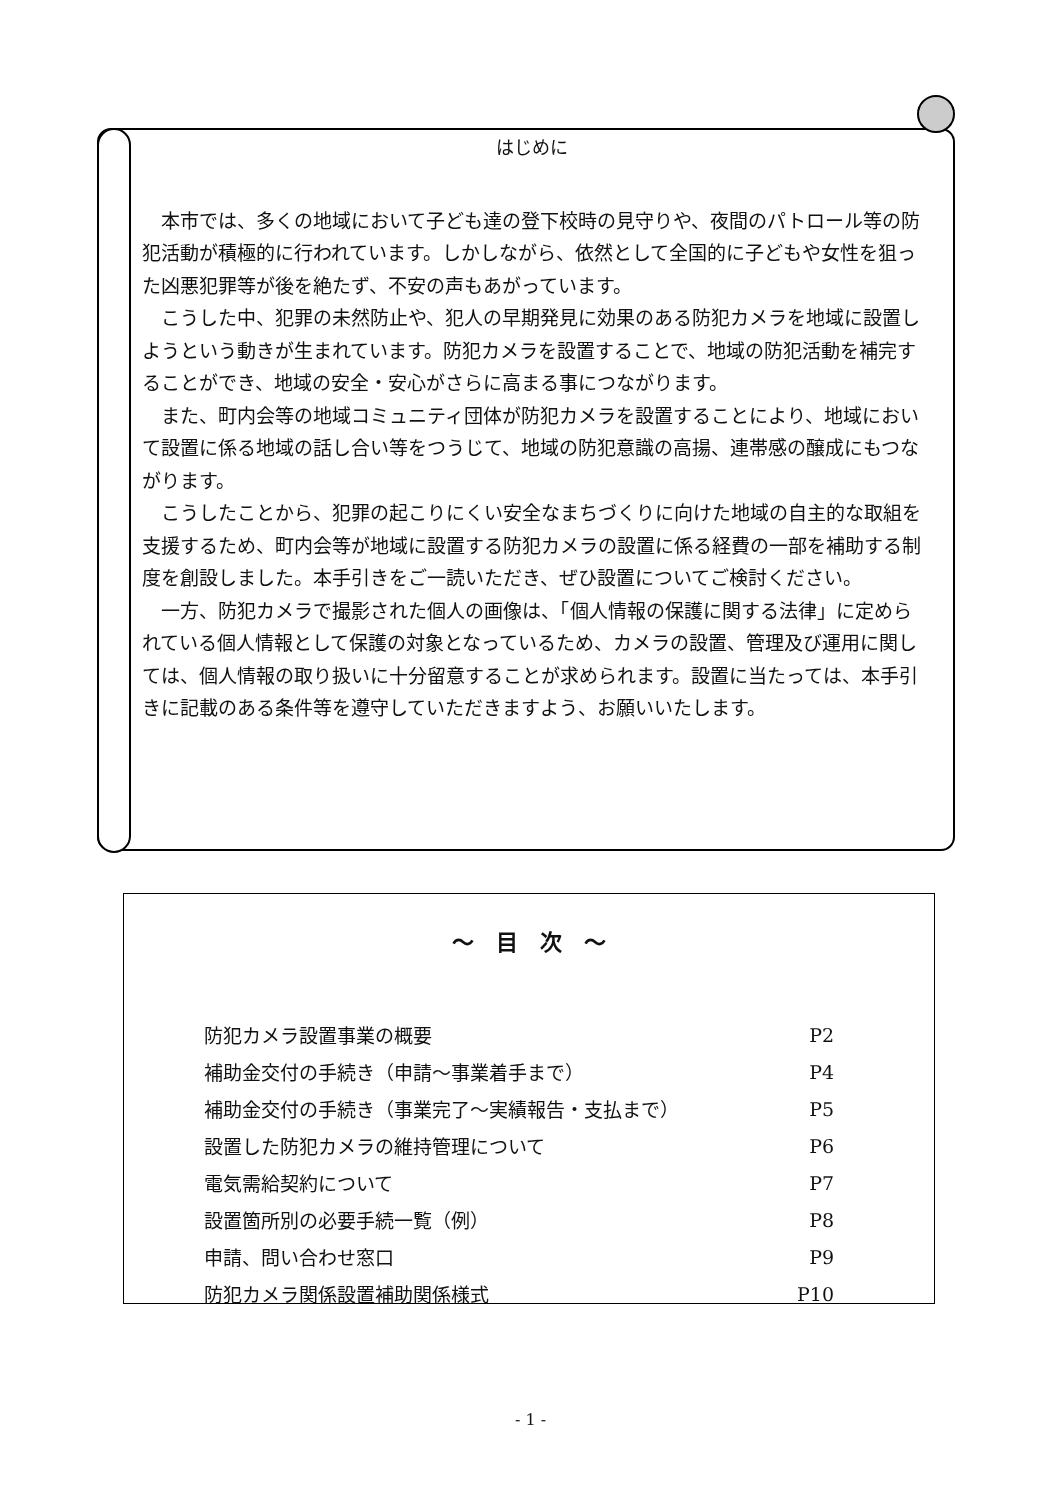はじめに
本市では、多くの地域において子ども達の登下校時の見守りや、夜間のパトロール等の防犯活動が積極的に行われています。しかしながら、依然として全国的に子どもや女性を狙った凶悪犯罪等が後を絶たず、不安の声もあがっています。
こうした中、犯罪の未然防止や、犯人の早期発見に効果のある防犯カメラを地域に設置しようという動きが生まれています。防犯カメラを設置することで、地域の防犯活動を補完することができ、地域の安全・安心がさらに高まる事につながります。
また、町内会等の地域コミュニティ団体が防犯カメラを設置することにより、地域において設置に係る地域の話し合い等をつうじて、地域の防犯意識の高揚、連帯感の醸成にもつながります。
こうしたことから、犯罪の起こりにくい安全なまちづくりに向けた地域の自主的な取組を支援するため、町内会等が地域に設置する防犯カメラの設置に係る経費の一部を補助する制度を創設しました。本手引きをご一読いただき、ぜひ設置についてご検討ください。
一方、防犯カメラで撮影された個人の画像は、「個人情報の保護に関する法律」に定められている個人情報として保護の対象となっているため、カメラの設置、管理及び運用に関しては、個人情報の取り扱いに十分留意することが求められます。設置に当たっては、本手引きに記載のある条件等を遵守していただきますよう、お願いいたします。
～　目　次　～
| 防犯カメラ設置事業の概要 | P2 |
| 補助金交付の手続き（申請～事業着手まで） | P4 |
| 補助金交付の手続き（事業完了～実績報告・支払まで） | P5 |
| 設置した防犯カメラの維持管理について | P6 |
| 電気需給契約について | P7 |
| 設置箇所別の必要手続一覧（例） | P8 |
| 申請、問い合わせ窓口 | P9 |
| 防犯カメラ関係設置補助関係様式 | P10 |
- 1 -